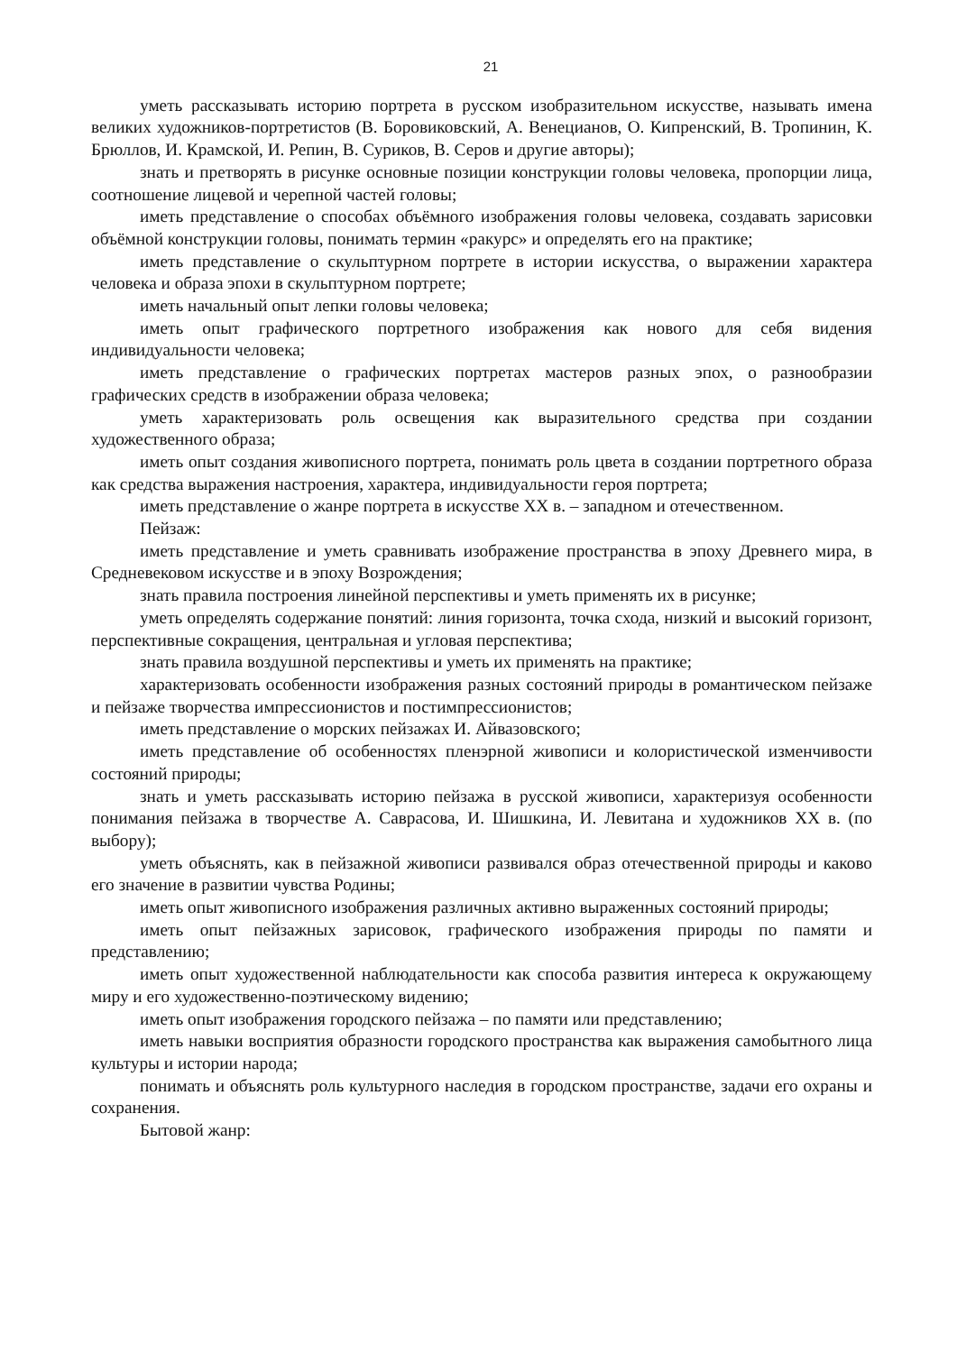21
уметь рассказывать историю портрета в русском изобразительном искусстве, называть имена великих художников-портретистов (В. Боровиковский, А. Венецианов, О. Кипренский, В. Тропинин, К. Брюллов, И. Крамской, И. Репин, В. Суриков, В. Серов и другие авторы);
знать и претворять в рисунке основные позиции конструкции головы человека, пропорции лица, соотношение лицевой и черепной частей головы;
иметь представление о способах объёмного изображения головы человека, создавать зарисовки объёмной конструкции головы, понимать термин «ракурс» и определять его на практике;
иметь представление о скульптурном портрете в истории искусства, о выражении характера человека и образа эпохи в скульптурном портрете;
иметь начальный опыт лепки головы человека;
иметь опыт графического портретного изображения как нового для себя видения индивидуальности человека;
иметь представление о графических портретах мастеров разных эпох, о разнообразии графических средств в изображении образа человека;
уметь характеризовать роль освещения как выразительного средства при создании художественного образа;
иметь опыт создания живописного портрета, понимать роль цвета в создании портретного образа как средства выражения настроения, характера, индивидуальности героя портрета;
иметь представление о жанре портрета в искусстве XX в. – западном и отечественном.
Пейзаж:
иметь представление и уметь сравнивать изображение пространства в эпоху Древнего мира, в Средневековом искусстве и в эпоху Возрождения;
знать правила построения линейной перспективы и уметь применять их в рисунке;
уметь определять содержание понятий: линия горизонта, точка схода, низкий и высокий горизонт, перспективные сокращения, центральная и угловая перспектива;
знать правила воздушной перспективы и уметь их применять на практике;
характеризовать особенности изображения разных состояний природы в романтическом пейзаже и пейзаже творчества импрессионистов и постимпрессионистов;
иметь представление о морских пейзажах И. Айвазовского;
иметь представление об особенностях пленэрной живописи и колористической изменчивости состояний природы;
знать и уметь рассказывать историю пейзажа в русской живописи, характеризуя особенности понимания пейзажа в творчестве А. Саврасова, И. Шишкина, И. Левитана и художников XX в. (по выбору);
уметь объяснять, как в пейзажной живописи развивался образ отечественной природы и каково его значение в развитии чувства Родины;
иметь опыт живописного изображения различных активно выраженных состояний природы;
иметь опыт пейзажных зарисовок, графического изображения природы по памяти и представлению;
иметь опыт художественной наблюдательности как способа развития интереса к окружающему миру и его художественно-поэтическому видению;
иметь опыт изображения городского пейзажа – по памяти или представлению;
иметь навыки восприятия образности городского пространства как выражения самобытного лица культуры и истории народа;
понимать и объяснять роль культурного наследия в городском пространстве, задачи его охраны и сохранения.
Бытовой жанр: